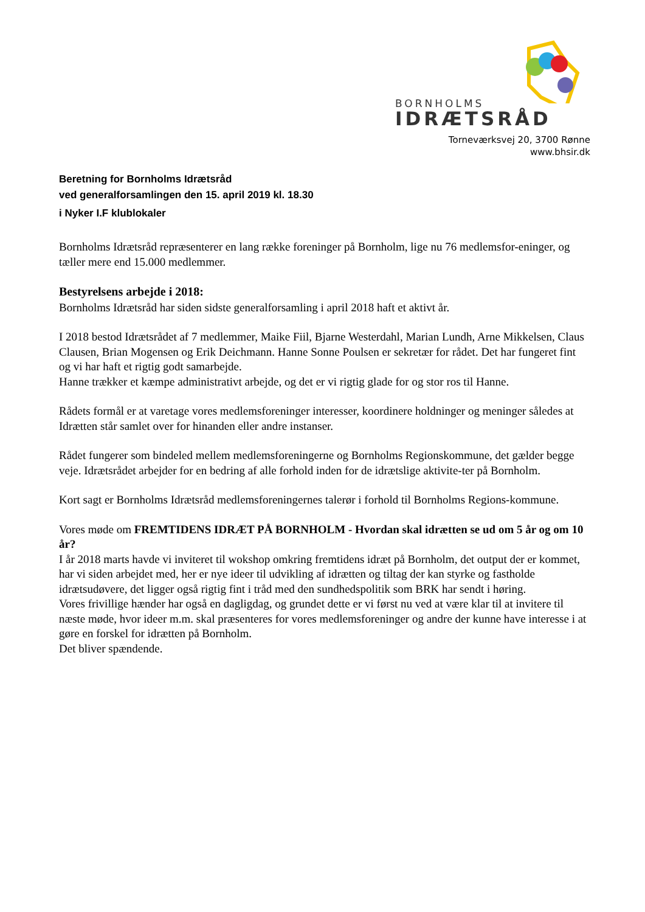BORNHOLMS
IDRÆTSRÅD
Torneværksvej 20, 3700 Rønne
www.bhsir.dk
Beretning for Bornholms Idrætsråd
ved generalforsamlingen den 15. april 2019 kl. 18.30
i Nyker I.F klublokaler
Bornholms Idrætsråd repræsenterer en lang række foreninger på Bornholm, lige nu 76 medlemsfor-eninger, og tæller mere end 15.000 medlemmer.
Bestyrelsens arbejde i 2018:
Bornholms Idrætsråd har siden sidste generalforsamling i april 2018 haft et aktivt år.
I 2018 bestod Idrætsrådet af 7 medlemmer, Maike Fiil, Bjarne Westerdahl, Marian Lundh, Arne Mikkelsen, Claus Clausen, Brian Mogensen og Erik Deichmann. Hanne Sonne Poulsen er sekretær for rådet. Det har fungeret fint og vi har haft et rigtig godt samarbejde.
Hanne trækker et kæmpe administrativt arbejde, og det er vi rigtig glade for og stor ros til Hanne.
Rådets formål er at varetage vores medlemsforeninger interesser, koordinere holdninger og meninger således at Idrætten står samlet over for hinanden eller andre instanser.
Rådet fungerer som bindeled mellem medlemsforeningerne og Bornholms Regionskommune, det gælder begge veje. Idrætsrådet arbejder for en bedring af alle forhold inden for de idrætslige aktivite-ter på Bornholm.
Kort sagt er Bornholms Idrætsråd medlemsforeningernes talerør i forhold til Bornholms Regions-kommune.
Vores møde om FREMTIDENS IDRÆT PÅ BORNHOLM - Hvordan skal idrætten se ud om 5 år og om 10 år?
I år 2018 marts havde vi inviteret til wokshop omkring fremtidens idræt på Bornholm, det output der er kommet, har vi siden arbejdet med, her er nye ideer til udvikling af idrætten og tiltag der kan styrke og fastholde idrætsudøvere, det ligger også rigtig fint i tråd med den sundhedspolitik som BRK har sendt i høring.
Vores frivillige hænder har også en dagligdag, og grundet dette er vi først nu ved at være klar til at invitere til næste møde, hvor ideer m.m. skal præsenteres for vores medlemsforeninger og andre der kunne have interesse i at gøre en forskel for idrætten på Bornholm.
Det bliver spændende.